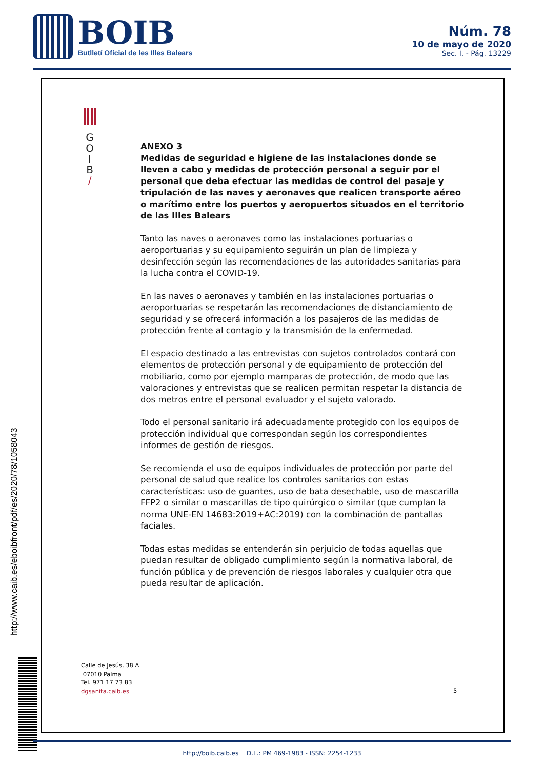BOIB
Butlletí Oficial de les Illes Balears
Núm. 78
10 de mayo de 2020
Sec. I. - Pág. 13229
G
O
I
B
/
ANEXO 3
Medidas de seguridad e higiene de las instalaciones donde se lleven a cabo y medidas de protección personal a seguir por el personal que deba efectuar las medidas de control del pasaje y tripulación de las naves y aeronaves que realicen transporte aéreo o marítimo entre los puertos y aeropuertos situados en el territorio de las Illes Balears
Tanto las naves o aeronaves como las instalaciones portuarias o aeroportuarias y su equipamiento seguirán un plan de limpieza y desinfección según las recomendaciones de las autoridades sanitarias para la lucha contra el COVID-19.
En las naves o aeronaves y también en las instalaciones portuarias o aeroportuarias se respetarán las recomendaciones de distanciamiento de seguridad y se ofrecerá información a los pasajeros de las medidas de protección frente al contagio y la transmisión de la enfermedad.
El espacio destinado a las entrevistas con sujetos controlados contará con elementos de protección personal y de equipamiento de protección del mobiliario, como por ejemplo mamparas de protección, de modo que las valoraciones y entrevistas que se realicen permitan respetar la distancia de dos metros entre el personal evaluador y el sujeto valorado.
Todo el personal sanitario irá adecuadamente protegido con los equipos de protección individual que correspondan según los correspondientes informes de gestión de riesgos.
Se recomienda el uso de equipos individuales de protección por parte del personal de salud que realice los controles sanitarios con estas características: uso de guantes, uso de bata desechable, uso de mascarilla FFP2 o similar o mascarillas de tipo quirúrgico o similar (que cumplan la norma UNE-EN 14683:2019+AC:2019) con la combinación de pantallas faciales.
Todas estas medidas se entenderán sin perjuicio de todas aquellas que puedan resultar de obligado cumplimiento según la normativa laboral, de función pública y de prevención de riesgos laborales y cualquier otra que pueda resultar de aplicación.
Calle de Jesús, 38 A
07010 Palma
Tel. 971 17 73 83
dgsanita.caib.es
5
http://www.caib.es/eboibfront/pdf/es/2020/78/1058043
http://boib.caib.es D.L.: PM 469-1983 - ISSN: 2254-1233